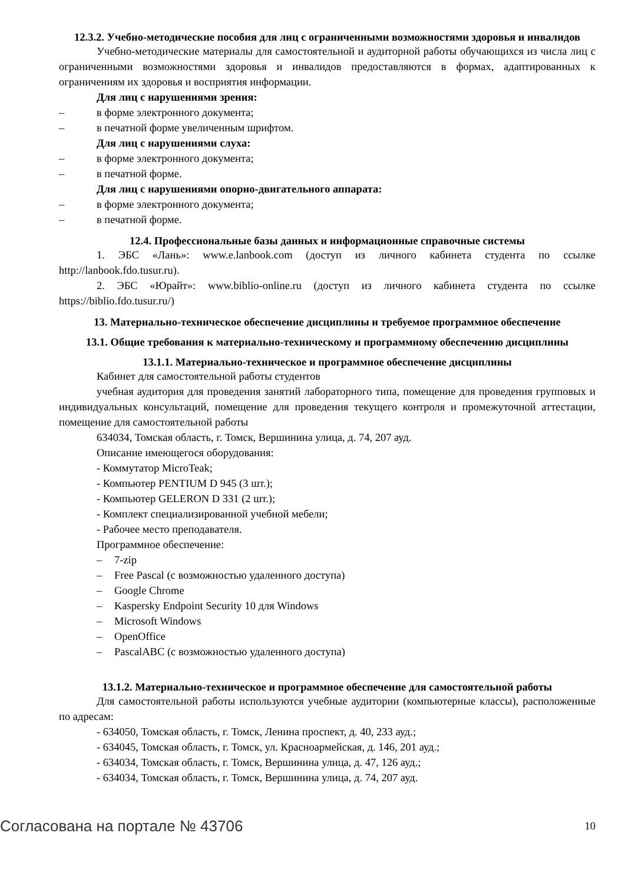12.3.2. Учебно-методические пособия для лиц с ограниченными возможностями здоровья и инвалидов
Учебно-методические материалы для самостоятельной и аудиторной работы обучающихся из числа лиц с ограниченными возможностями здоровья и инвалидов предоставляются в формах, адаптированных к ограничениям их здоровья и восприятия информации.
Для лиц с нарушениями зрения:
– в форме электронного документа;
– в печатной форме увеличенным шрифтом.
Для лиц с нарушениями слуха:
– в форме электронного документа;
– в печатной форме.
Для лиц с нарушениями опорно-двигательного аппарата:
– в форме электронного документа;
– в печатной форме.
12.4. Профессиональные базы данных и информационные справочные системы
1. ЭБС «Лань»: www.e.lanbook.com (доступ из личного кабинета студента по ссылке http://lanbook.fdo.tusur.ru).
2. ЭБС «Юрайт»: www.biblio-online.ru (доступ из личного кабинета студента по ссылке https://biblio.fdo.tusur.ru/)
13. Материально-техническое обеспечение дисциплины и требуемое программное обеспечение
13.1. Общие требования к материально-техническому и программному обеспечению дисциплины
13.1.1. Материально-техническое и программное обеспечение дисциплины
Кабинет для самостоятельной работы студентов
учебная аудитория для проведения занятий лабораторного типа, помещение для проведения групповых и индивидуальных консультаций, помещение для проведения текущего контроля и промежуточной аттестации, помещение для самостоятельной работы
634034, Томская область, г. Томск, Вершинина улица, д. 74, 207 ауд.
Описание имеющегося оборудования:
- Коммутатор MicroTeak;
- Компьютер PENTIUM D 945 (3 шт.);
- Компьютер GELERON D 331 (2 шт.);
- Комплект специализированной учебной мебели;
- Рабочее место преподавателя.
Программное обеспечение:
– 7-zip
– Free Pascal (с возможностью удаленного доступа)
– Google Chrome
– Kaspersky Endpoint Security 10 для Windows
– Microsoft Windows
– OpenOffice
– PascalABC (с возможностью удаленного доступа)
13.1.2. Материально-техническое и программное обеспечение для самостоятельной работы
Для самостоятельной работы используются учебные аудитории (компьютерные классы), расположенные по адресам:
- 634050, Томская область, г. Томск, Ленина проспект, д. 40, 233 ауд.;
- 634045, Томская область, г. Томск, ул. Красноармейская, д. 146, 201 ауд.;
- 634034, Томская область, г. Томск, Вершинина улица, д. 47, 126 ауд.;
- 634034, Томская область, г. Томск, Вершинина улица, д. 74, 207 ауд.
Согласована на портале № 43706 10